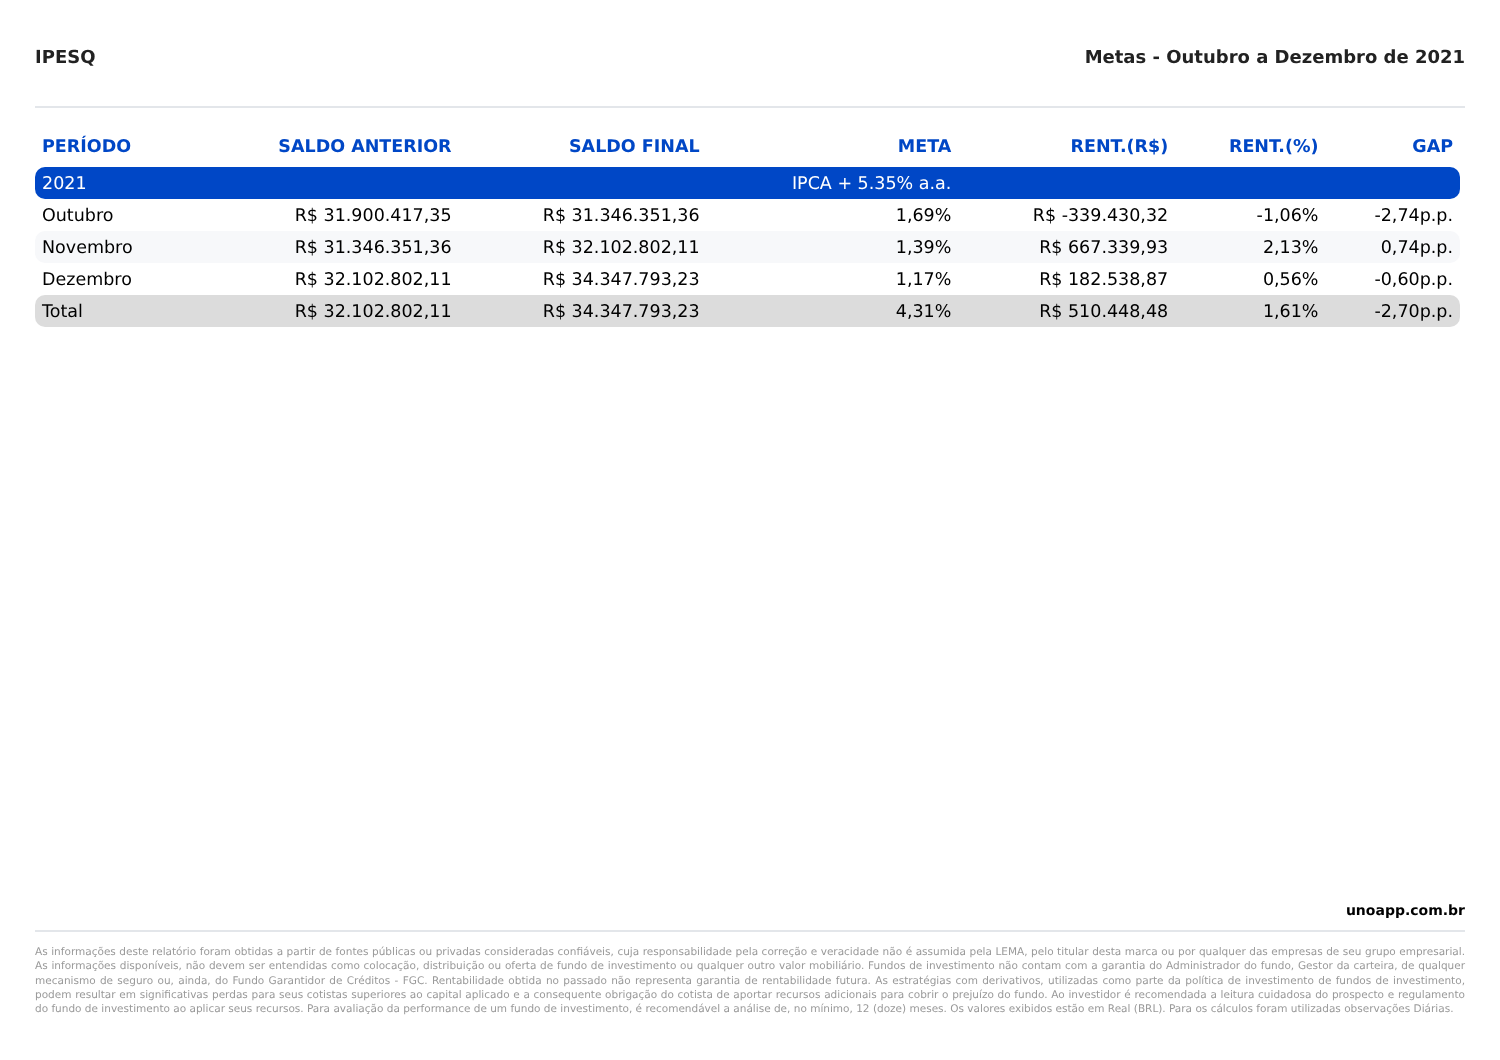IPESQ Metas - Outubro a Dezembro de 2021
| PERÍODO | SALDO ANTERIOR | SALDO FINAL | META | RENT.(R$) | RENT.(%) | GAP |
| --- | --- | --- | --- | --- | --- | --- |
| 2021 | | | IPCA + 5.35% a.a. | | | |
| Outubro | R$ 31.900.417,35 | R$ 31.346.351,36 | 1,69% | R$ -339.430,32 | -1,06% | -2,74p.p. |
| Novembro | R$ 31.346.351,36 | R$ 32.102.802,11 | 1,39% | R$ 667.339,93 | 2,13% | 0,74p.p. |
| Dezembro | R$ 32.102.802,11 | R$ 34.347.793,23 | 1,17% | R$ 182.538,87 | 0,56% | -0,60p.p. |
| Total | R$ 32.102.802,11 | R$ 34.347.793,23 | 4,31% | R$ 510.448,48 | 1,61% | -2,70p.p. |
unoapp.com.br
As informações deste relatório foram obtidas a partir de fontes públicas ou privadas consideradas confiáveis, cuja responsabilidade pela correção e veracidade não é assumida pela LEMA, pelo titular desta marca ou por qualquer das empresas de seu grupo empresarial. As informações disponíveis, não devem ser entendidas como colocação, distribuição ou oferta de fundo de investimento ou qualquer outro valor mobiliário. Fundos de investimento não contam com a garantia do Administrador do fundo, Gestor da carteira, de qualquer mecanismo de seguro ou, ainda, do Fundo Garantidor de Créditos - FGC. Rentabilidade obtida no passado não representa garantia de rentabilidade futura. As estratégias com derivativos, utilizadas como parte da política de investimento de fundos de investimento, podem resultar em significativas perdas para seus cotistas superiores ao capital aplicado e a consequente obrigação do cotista de aportar recursos adicionais para cobrir o prejuízo do fundo. Ao investidor é recomendada a leitura cuidadosa do prospecto e regulamento do fundo de investimento ao aplicar seus recursos. Para avaliação da performance de um fundo de investimento, é recomendável a análise de, no mínimo, 12 (doze) meses. Os valores exibidos estão em Real (BRL). Para os cálculos foram utilizadas observações Diárias.